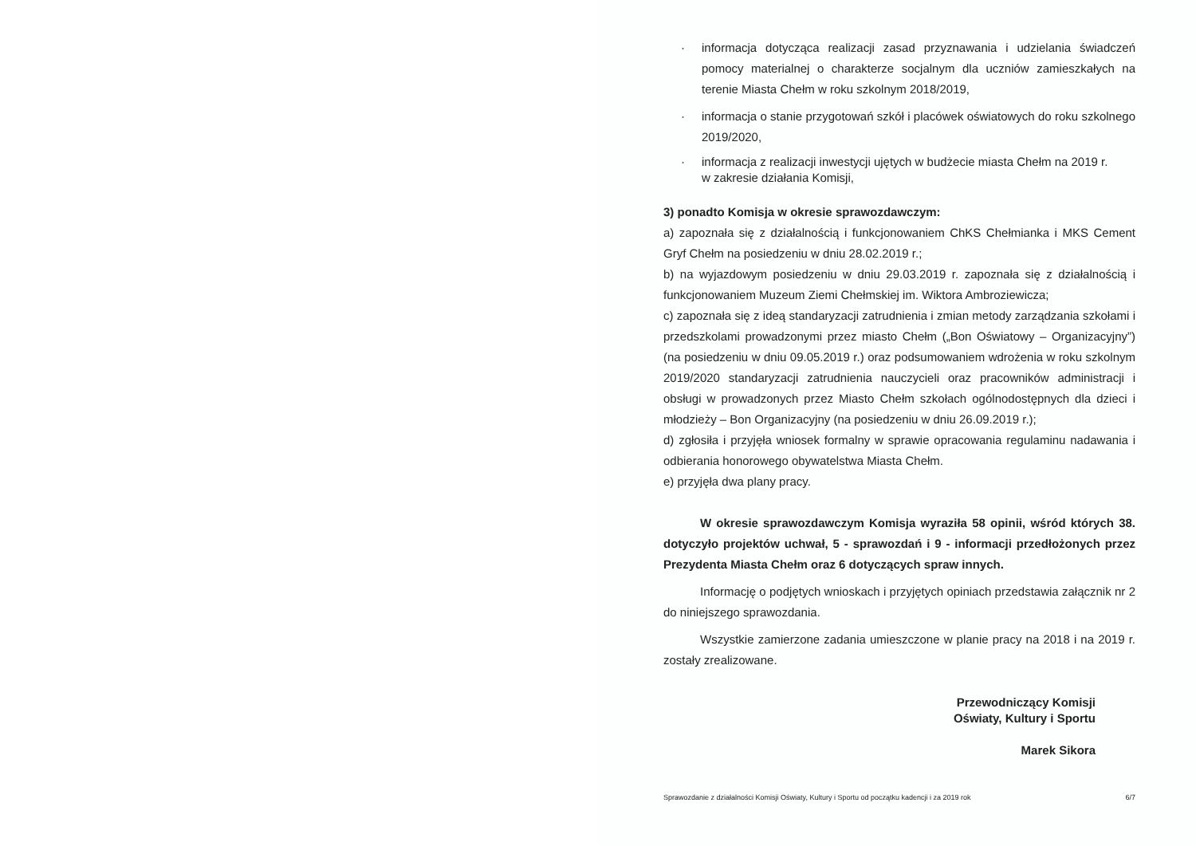· informacja dotycząca realizacji zasad przyznawania i udzielania świadczeń pomocy materialnej o charakterze socjalnym dla uczniów zamieszkałych na terenie Miasta Chełm w roku szkolnym 2018/2019,
· informacja o stanie przygotowań szkół i placówek oświatowych do roku szkolnego 2019/2020,
· informacja z realizacji inwestycji ujętych w budżecie miasta Chełm na 2019 r.
w zakresie działania Komisji,
3) ponadto Komisja w okresie sprawozdawczym:
a) zapoznała się z działalnością i funkcjonowaniem ChKS Chełmianka i MKS Cement Gryf Chełm na posiedzeniu w dniu 28.02.2019 r.;
b) na wyjazdowym posiedzeniu w dniu 29.03.2019 r. zapoznała się z działalnością i funkcjonowaniem Muzeum Ziemi Chełmskiej im. Wiktora Ambroziewicza;
c) zapoznała się z ideą standaryzacji zatrudnienia i zmian metody zarządzania szkołami i przedszkolami prowadzonymi przez miasto Chełm („Bon Oświatowy – Organizacyjny”) (na posiedzeniu w dniu 09.05.2019 r.) oraz podsumowaniem wdrożenia w roku szkolnym 2019/2020 standaryzacji zatrudnienia nauczycieli oraz pracowników administracji i obsługi w prowadzonych przez Miasto Chełm szkołach ogólnodostępnych dla dzieci i młodzieży – Bon Organizacyjny (na posiedzeniu w dniu 26.09.2019 r.);
d) zgłosiła i przyjęła wniosek formalny w sprawie opracowania regulaminu nadawania i odbierania honorowego obywatelstwa Miasta Chełm.
e) przyjęła dwa plany pracy.
W okresie sprawozdawczym Komisja wyraziła 58 opinii, wśród których 38. dotyczyło projektów uchwał, 5 - sprawozdań i 9 - informacji przedłożonych przez Prezydenta Miasta Chełm oraz 6 dotyczących spraw innych.
Informację o podjętych wnioskach i przyjętych opiniach przedstawia załącznik nr 2 do niniejszego sprawozdania.
Wszystkie zamierzone zadania umieszczone w planie pracy na 2018 i na 2019 r. zostały zrealizowane.
Przewodniczący Komisji
Oświaty, Kultury i Sportu
Marek Sikora
Sprawozdanie z działalności Komisji Oświaty, Kultury i Sportu od początku kadencji i za 2019 rok 6/7